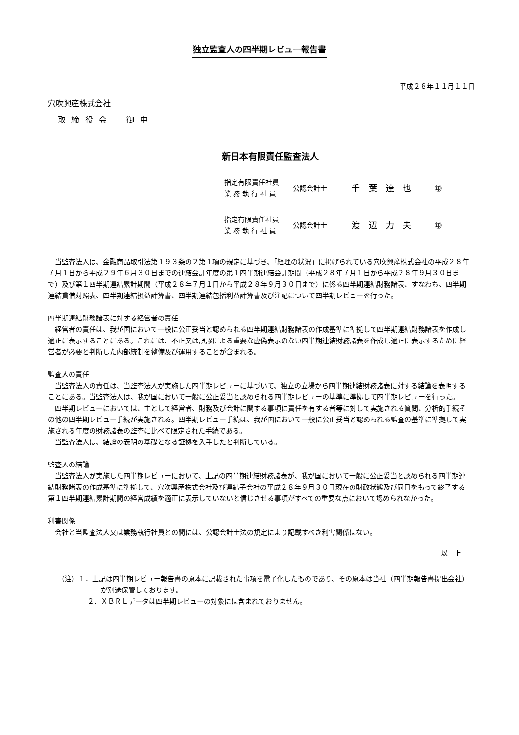独立監査人の四半期レビュー報告書
平成２８年１１月１１日
穴吹興産株式会社
取締役会　御中
新日本有限責任監査法人
指定有限責任社員
業 務 執 行 社 員
公認会計士
千葉達也
㊞
指定有限責任社員
業 務 執 行 社 員
公認会計士
渡辺力夫
㊞
当監査法人は、金融商品取引法第１９３条の２第１項の規定に基づき、「経理の状況」に掲げられている穴吹興産株式会社の平成２８年７月１日から平成２９年６月３０日までの連結会計年度の第１四半期連結会計期間（平成２８年７月１日から平成２８年９月３０日まで）及び第１四半期連結累計期間（平成２８年７月１日から平成２８年９月３０日まで）に係る四半期連結財務諸表、すなわち、四半期連結貸借対照表、四半期連結損益計算書、四半期連結包括利益計算書及び注記について四半期レビューを行った。
四半期連結財務諸表に対する経営者の責任
経営者の責任は、我が国において一般に公正妥当と認められる四半期連結財務諸表の作成基準に準拠して四半期連結財務諸表を作成し適正に表示することにある。これには、不正又は誤謬による重要な虚偽表示のない四半期連結財務諸表を作成し適正に表示するために経営者が必要と判断した内部統制を整備及び運用することが含まれる。
監査人の責任
当監査法人の責任は、当監査法人が実施した四半期レビューに基づいて、独立の立場から四半期連結財務諸表に対する結論を表明することにある。当監査法人は、我が国において一般に公正妥当と認められる四半期レビューの基準に準拠して四半期レビューを行った。
四半期レビューにおいては、主として経営者、財務及び会計に関する事項に責任を有する者等に対して実施される質問、分析的手続その他の四半期レビュー手続が実施される。四半期レビュー手続は、我が国において一般に公正妥当と認められる監査の基準に準拠して実施される年度の財務諸表の監査に比べて限定された手続である。
当監査法人は、結論の表明の基礎となる証拠を入手したと判断している。
監査人の結論
当監査法人が実施した四半期レビューにおいて、上記の四半期連結財務諸表が、我が国において一般に公正妥当と認められる四半期連結財務諸表の作成基準に準拠して、穴吹興産株式会社及び連結子会社の平成２８年９月３０日現在の財政状態及び同日をもって終了する第１四半期連結累計期間の経営成績を適正に表示していないと信じさせる事項がすべての重要な点において認められなかった。
利害関係
会社と当監査法人又は業務執行社員との間には、公認会計士法の規定により記載すべき利害関係はない。
以　上
（注）１．上記は四半期レビュー報告書の原本に記載された事項を電子化したものであり、その原本は当社（四半期報告書提出会社）が別途保管しております。
２．ＸＢＲＬデータは四半期レビューの対象には含まれておりません。